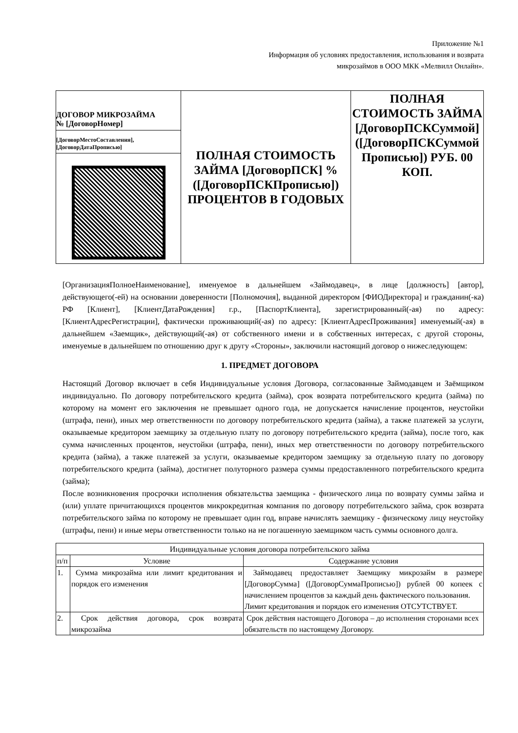Приложение №1
Информация об условиях предоставления, использования и возврата
микрозаймов в ООО МКК «Мелвилл Онлайн».
| ДОГОВОР МИКРОЗАЙМА № [ДоговорНомер] [ДоговорМестоСоставления], [ДоговорДатаПрописью] | ПОЛНАЯ СТОИМОСТЬ ЗАЙМА [ДоговорПСК] % ([ДоговорПСКПрописью]) ПРОЦЕНТОВ В ГОДОВЫХ | ПОЛНАЯ СТОИМОСТЬ ЗАЙМА [ДоговорПСКСуммой] ([ДоговорПСКСуммой Прописью]) РУБ. 00 КОП. |
[ОрганизацияПолноеНаименование], именуемое в дальнейшем «Займодавец», в лице [должность] [автор], действующего(-ей) на основании доверенности [Полномочия], выданной директором [ФИОДиректора] и гражданин(-ка) РФ [Клиент], [КлиентДатаРождения] г.р., [ПаспортКлиента], зарегистрированный(-ая) по адресу: [КлиентАдресРегистрации], фактически проживающий(-ая) по адресу: [КлиентАдресПроживания] именуемый(-ая) в дальнейшем «Заемщик», действующий(-ая) от собственного имени и в собственных интересах, с другой стороны, именуемые в дальнейшем по отношению друг к другу «Стороны», заключили настоящий договор о нижеследующем:
1. ПРЕДМЕТ ДОГОВОРА
Настоящий Договор включает в себя Индивидуальные условия Договора, согласованные Займодавцем и Заёмщиком индивидуально. По договору потребительского кредита (займа), срок возврата потребительского кредита (займа) по которому на момент его заключения не превышает одного года, не допускается начисление процентов, неустойки (штрафа, пени), иных мер ответственности по договору потребительского кредита (займа), а также платежей за услуги, оказываемые кредитором заемщику за отдельную плату по договору потребительского кредита (займа), после того, как сумма начисленных процентов, неустойки (штрафа, пени), иных мер ответственности по договору потребительского кредита (займа), а также платежей за услуги, оказываемые кредитором заемщику за отдельную плату по договору потребительского кредита (займа), достигнет полуторного размера суммы предоставленного потребительского кредита (займа);
После возникновения просрочки исполнения обязательства заемщика - физического лица по возврату суммы займа и (или) уплате причитающихся процентов микрокредитная компания по договору потребительского займа, срок возврата потребительского займа по которому не превышает один год, вправе начислять заемщику - физическому лицу неустойку (штрафы, пени) и иные меры ответственности только на не погашенную заемщиком часть суммы основного долга.
| Индивидуальные условия договора потребительского займа | | |
| --- | --- | --- |
| п/п | Условие | Содержание условия |
| 1. | Сумма микрозайма или лимит кредитования и порядок его изменения | Займодавец предоставляет Заемщику микрозайм в размере [ДоговорСумма] ([ДоговорСуммаПрописью]) рублей 00 копеек с начислением процентов за каждый день фактического пользования. Лимит кредитования и порядок его изменения ОТСУТСТВУЕТ. |
| 2. | Срок действия договора, срок возврата микрозайма | Срок действия настоящего Договора – до исполнения сторонами всех обязательств по настоящему Договору. |